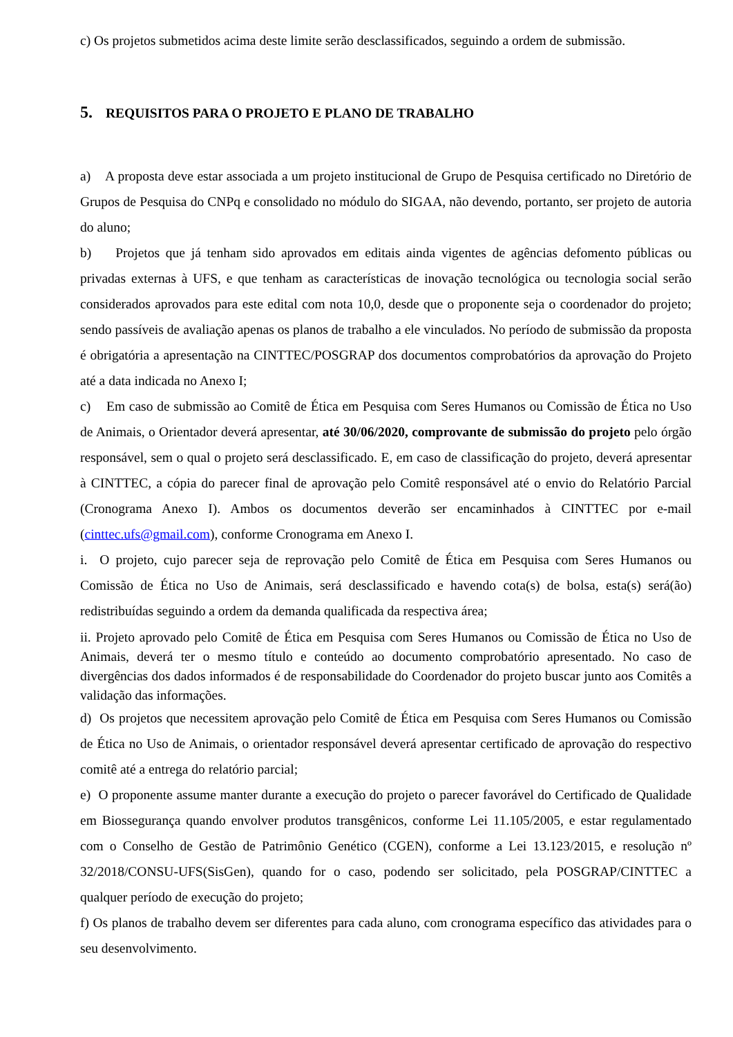c) Os projetos submetidos acima deste limite serão desclassificados, seguindo a ordem de submissão.
5. REQUISITOS PARA O PROJETO E PLANO DE TRABALHO
a) A proposta deve estar associada a um projeto institucional de Grupo de Pesquisa certificado no Diretório de Grupos de Pesquisa do CNPq e consolidado no módulo do SIGAA, não devendo, portanto, ser projeto de autoria do aluno;
b) Projetos que já tenham sido aprovados em editais ainda vigentes de agências defomento públicas ou privadas externas à UFS, e que tenham as características de inovação tecnológica ou tecnologia social serão considerados aprovados para este edital com nota 10,0, desde que o proponente seja o coordenador do projeto; sendo passíveis de avaliação apenas os planos de trabalho a ele vinculados. No período de submissão da proposta é obrigatória a apresentação na CINTTEC/POSGRAP dos documentos comprobatórios da aprovação do Projeto até a data indicada no Anexo I;
c) Em caso de submissão ao Comitê de Ética em Pesquisa com Seres Humanos ou Comissão de Ética no Uso de Animais, o Orientador deverá apresentar, até 30/06/2020, comprovante de submissão do projeto pelo órgão responsável, sem o qual o projeto será desclassificado. E, em caso de classificação do projeto, deverá apresentar à CINTTEC, a cópia do parecer final de aprovação pelo Comitê responsável até o envio do Relatório Parcial (Cronograma Anexo I). Ambos os documentos deverão ser encaminhados à CINTTEC por e-mail (cinttec.ufs@gmail.com), conforme Cronograma em Anexo I.
i. O projeto, cujo parecer seja de reprovação pelo Comitê de Ética em Pesquisa com Seres Humanos ou Comissão de Ética no Uso de Animais, será desclassificado e havendo cota(s) de bolsa, esta(s) será(ão) redistribuídas seguindo a ordem da demanda qualificada da respectiva área;
ii. Projeto aprovado pelo Comitê de Ética em Pesquisa com Seres Humanos ou Comissão de Ética no Uso de Animais, deverá ter o mesmo título e conteúdo ao documento comprobatório apresentado. No caso de divergências dos dados informados é de responsabilidade do Coordenador do projeto buscar junto aos Comitês a validação das informações.
d) Os projetos que necessitem aprovação pelo Comitê de Ética em Pesquisa com Seres Humanos ou Comissão de Ética no Uso de Animais, o orientador responsável deverá apresentar certificado de aprovação do respectivo comitê até a entrega do relatório parcial;
e) O proponente assume manter durante a execução do projeto o parecer favorável do Certificado de Qualidade em Biossegurança quando envolver produtos transgênicos, conforme Lei 11.105/2005, e estar regulamentado com o Conselho de Gestão de Patrimônio Genético (CGEN), conforme a Lei 13.123/2015, e resolução nº 32/2018/CONSU-UFS(SisGen), quando for o caso, podendo ser solicitado, pela POSGRAP/CINTTEC a qualquer período de execução do projeto;
f) Os planos de trabalho devem ser diferentes para cada aluno, com cronograma específico das atividades para o seu desenvolvimento.